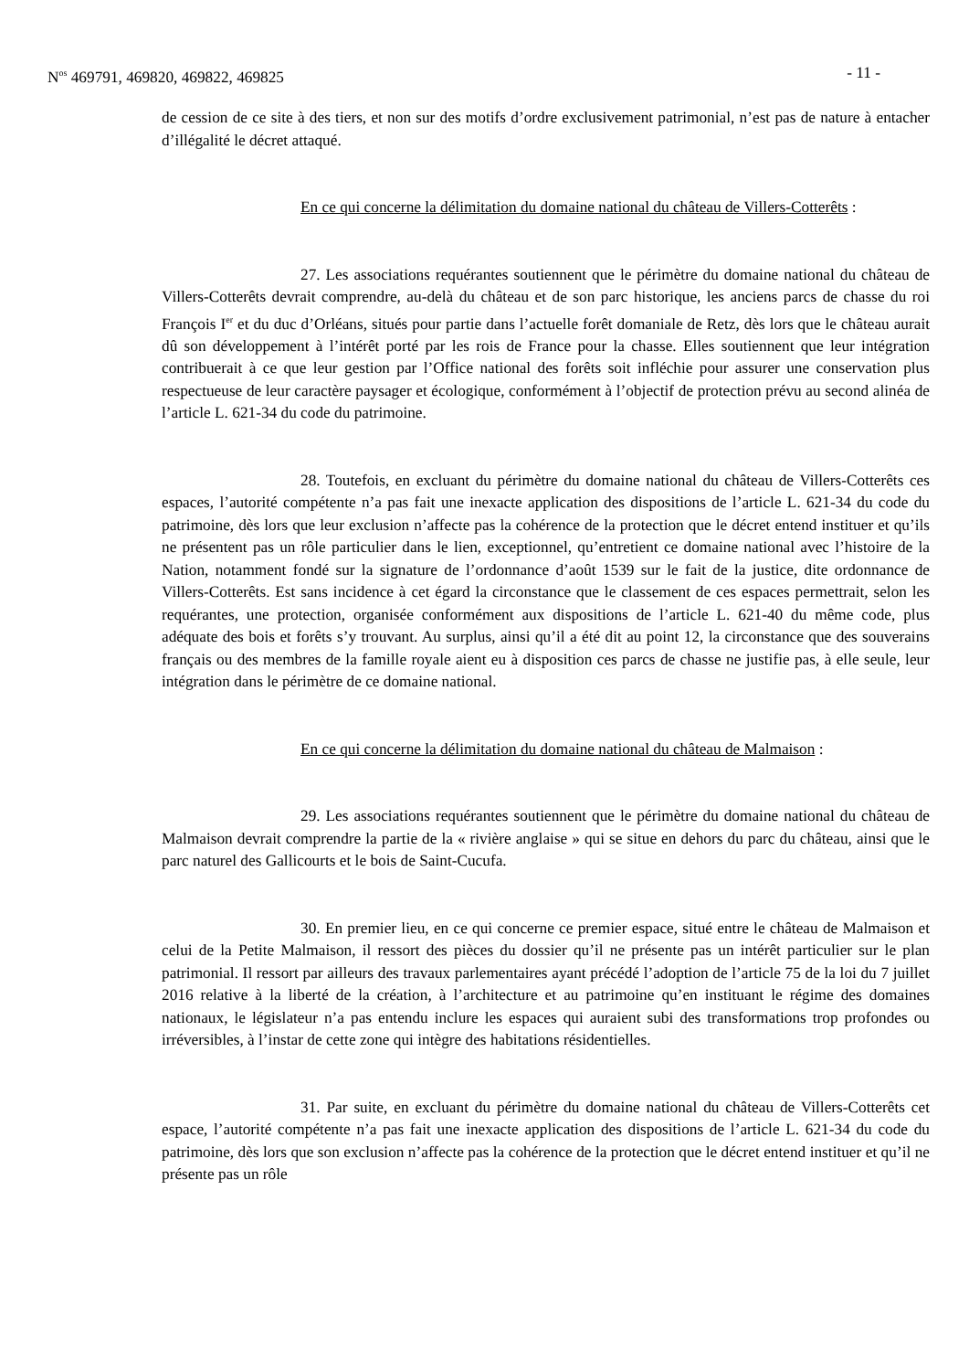N<sup>os</sup> 469791, 469820, 469822, 469825 - 11 -
de cession de ce site à des tiers, et non sur des motifs d’ordre exclusivement patrimonial, n’est pas de nature à entacher d’illégalité le décret attaqué.
En ce qui concerne la délimitation du domaine national du château de Villers-Cotterêts :
27. Les associations requérantes soutiennent que le périmètre du domaine national du château de Villers-Cotterêts devrait comprendre, au-delà du château et de son parc historique, les anciens parcs de chasse du roi François I<sup>er</sup> et du duc d’Orléans, situés pour partie dans l’actuelle forêt domaniale de Retz, dès lors que le château aurait dû son développement à l’intérêt porté par les rois de France pour la chasse. Elles soutiennent que leur intégration contribuerait à ce que leur gestion par l’Office national des forêts soit infléchie pour assurer une conservation plus respectueuse de leur caractère paysager et écologique, conformément à l’objectif de protection prévu au second alinéa de l’article L. 621-34 du code du patrimoine.
28. Toutefois, en excluant du périmètre du domaine national du château de Villers-Cotterêts ces espaces, l’autorité compétente n’a pas fait une inexacte application des dispositions de l’article L. 621-34 du code du patrimoine, dès lors que leur exclusion n’affecte pas la cohérence de la protection que le décret entend instituer et qu’ils ne présentent pas un rôle particulier dans le lien, exceptionnel, qu’entretient ce domaine national avec l’histoire de la Nation, notamment fondé sur la signature de l’ordonnance d’août 1539 sur le fait de la justice, dite ordonnance de Villers-Cotterêts. Est sans incidence à cet égard la circonstance que le classement de ces espaces permettrait, selon les requérantes, une protection, organisée conformément aux dispositions de l’article L. 621-40 du même code, plus adéquate des bois et forêts s’y trouvant. Au surplus, ainsi qu’il a été dit au point 12, la circonstance que des souverains français ou des membres de la famille royale aient eu à disposition ces parcs de chasse ne justifie pas, à elle seule, leur intégration dans le périmètre de ce domaine national.
En ce qui concerne la délimitation du domaine national du château de Malmaison :
29. Les associations requérantes soutiennent que le périmètre du domaine national du château de Malmaison devrait comprendre la partie de la « rivière anglaise » qui se situe en dehors du parc du château, ainsi que le parc naturel des Gallicourts et le bois de Saint-Cucufa.
30. En premier lieu, en ce qui concerne ce premier espace, situé entre le château de Malmaison et celui de la Petite Malmaison, il ressort des pièces du dossier qu’il ne présente pas un intérêt particulier sur le plan patrimonial. Il ressort par ailleurs des travaux parlementaires ayant précédé l’adoption de l’article 75 de la loi du 7 juillet 2016 relative à la liberté de la création, à l’architecture et au patrimoine qu’en instituant le régime des domaines nationaux, le législateur n’a pas entendu inclure les espaces qui auraient subi des transformations trop profondes ou irréversibles, à l’instar de cette zone qui intègre des habitations résidentielles.
31. Par suite, en excluant du périmètre du domaine national du château de Villers-Cotterêts cet espace, l’autorité compétente n’a pas fait une inexacte application des dispositions de l’article L. 621-34 du code du patrimoine, dès lors que son exclusion n’affecte pas la cohérence de la protection que le décret entend instituer et qu’il ne présente pas un rôle